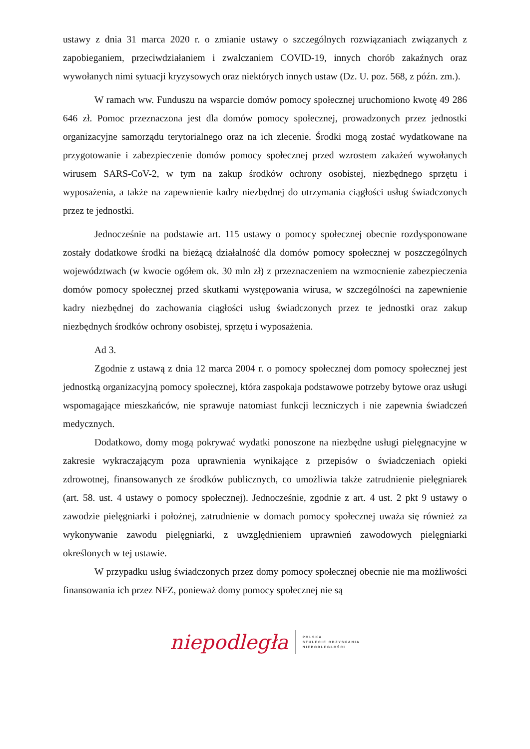ustawy z dnia 31 marca 2020 r. o zmianie ustawy o szczególnych rozwiązaniach związanych z zapobieganiem, przeciwdziałaniem i zwalczaniem COVID-19, innych chorób zakaźnych oraz wywołanych nimi sytuacji kryzysowych oraz niektórych innych ustaw (Dz. U. poz. 568, z późn. zm.).
W ramach ww. Funduszu na wsparcie domów pomocy społecznej uruchomiono kwotę 49 286 646 zł. Pomoc przeznaczona jest dla domów pomocy społecznej, prowadzonych przez jednostki organizacyjne samorządu terytorialnego oraz na ich zlecenie. Środki mogą zostać wydatkowane na przygotowanie i zabezpieczenie domów pomocy społecznej przed wzrostem zakażeń wywołanych wirusem SARS-CoV-2, w tym na zakup środków ochrony osobistej, niezbędnego sprzętu i wyposażenia, a także na zapewnienie kadry niezbędnej do utrzymania ciągłości usług świadczonych przez te jednostki.
Jednocześnie na podstawie art. 115 ustawy o pomocy społecznej obecnie rozdysponowane zostały dodatkowe środki na bieżącą działalność dla domów pomocy społecznej w poszczególnych województwach (w kwocie ogółem ok. 30 mln zł) z przeznaczeniem na wzmocnienie zabezpieczenia domów pomocy społecznej przed skutkami występowania wirusa, w szczególności na zapewnienie kadry niezbędnej do zachowania ciągłości usług świadczonych przez te jednostki oraz zakup niezbędnych środków ochrony osobistej, sprzętu i wyposażenia.
Ad 3.
Zgodnie z ustawą z dnia 12 marca 2004 r. o pomocy społecznej dom pomocy społecznej jest jednostką organizacyjną pomocy społecznej, która zaspokaja podstawowe potrzeby bytowe oraz usługi wspomagające mieszkańców, nie sprawuje natomiast funkcji leczniczych i nie zapewnia świadczeń medycznych.
Dodatkowo, domy mogą pokrywać wydatki ponoszone na niezbędne usługi pielęgnacyjne w zakresie wykraczającym poza uprawnienia wynikające z przepisów o świadczeniach opieki zdrowotnej, finansowanych ze środków publicznych, co umożliwia także zatrudnienie pielęgniarek (art. 58. ust. 4 ustawy o pomocy społecznej). Jednocześnie, zgodnie z art. 4 ust. 2 pkt 9 ustawy o zawodzie pielęgniarki i położnej, zatrudnienie w domach pomocy społecznej uważa się również za wykonywanie zawodu pielęgniarki, z uwzględnieniem uprawnień zawodowych pielęgniarki określonych w tej ustawie.
W przypadku usług świadczonych przez domy pomocy społecznej obecnie nie ma możliwości finansowania ich przez NFZ, ponieważ domy pomocy społecznej nie są
niepodległa
POLSKA
STULECIE ODZYSKANIA
NIEPODLEGŁOŚCI